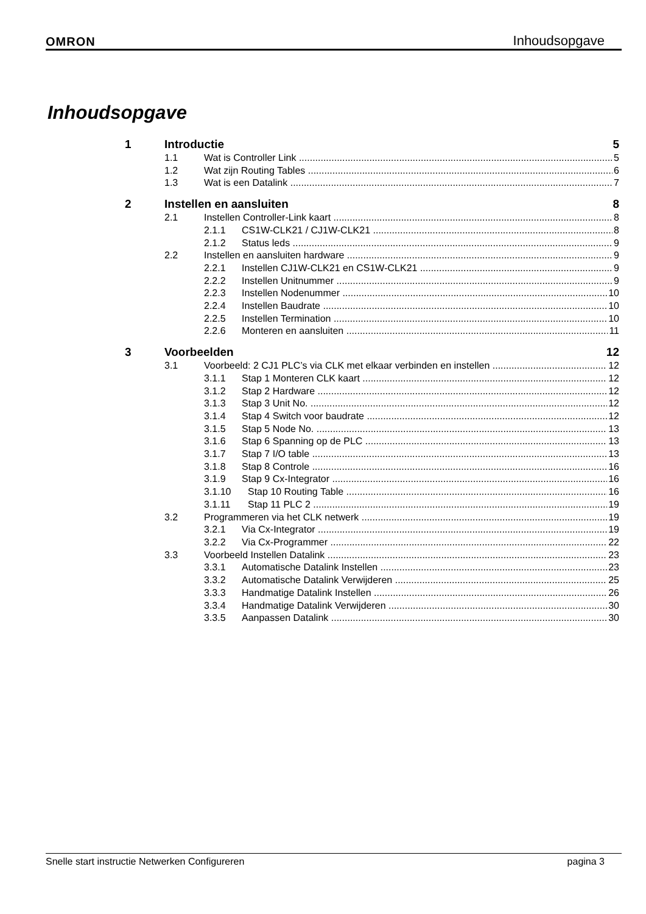OMRON Inhoudsopgave
Inhoudsopgave
1 Introductie 5
1.1 Wat is Controller Link 5
1.2 Wat zijn Routing Tables 6
1.3 Wat is een Datalink 7
2 Instellen en aansluiten 8
2.1 Instellen Controller-Link kaart 8
2.1.1 CS1W-CLK21 / CJ1W-CLK21 8
2.1.2 Status leds 9
2.2 Instellen en aansluiten hardware 9
2.2.1 Instellen CJ1W-CLK21 en CS1W-CLK21 9
2.2.2 Instellen Unitnummer 9
2.2.3 Instellen Nodenummer 10
2.2.4 Instellen Baudrate 10
2.2.5 Instellen Termination 10
2.2.6 Monteren en aansluiten 11
3 Voorbeelden 12
3.1 Voorbeeld: 2 CJ1 PLC’s via CLK met elkaar verbinden en instellen 12
3.1.1 Stap 1 Monteren CLK kaart 12
3.1.2 Stap 2 Hardware 12
3.1.3 Stap 3 Unit No. 12
3.1.4 Stap 4 Switch voor baudrate 12
3.1.5 Stap 5 Node No. 13
3.1.6 Stap 6 Spanning op de PLC 13
3.1.7 Stap 7 I/O table 13
3.1.8 Stap 8 Controle 16
3.1.9 Stap 9 Cx-Integrator 16
3.1.10 Stap 10 Routing Table 16
3.1.11 Stap 11 PLC 2 19
3.2 Programmeren via het CLK netwerk 19
3.2.1 Via Cx-Integrator 19
3.2.2 Via Cx-Programmer 22
3.3 Voorbeeld Instellen Datalink 23
3.3.1 Automatische Datalink Instellen 23
3.3.2 Automatische Datalink Verwijderen 25
3.3.3 Handmatige Datalink Instellen 26
3.3.4 Handmatige Datalink Verwijderen 30
3.3.5 Aanpassen Datalink 30
Snelle start instructie Netwerken Configureren pagina 3